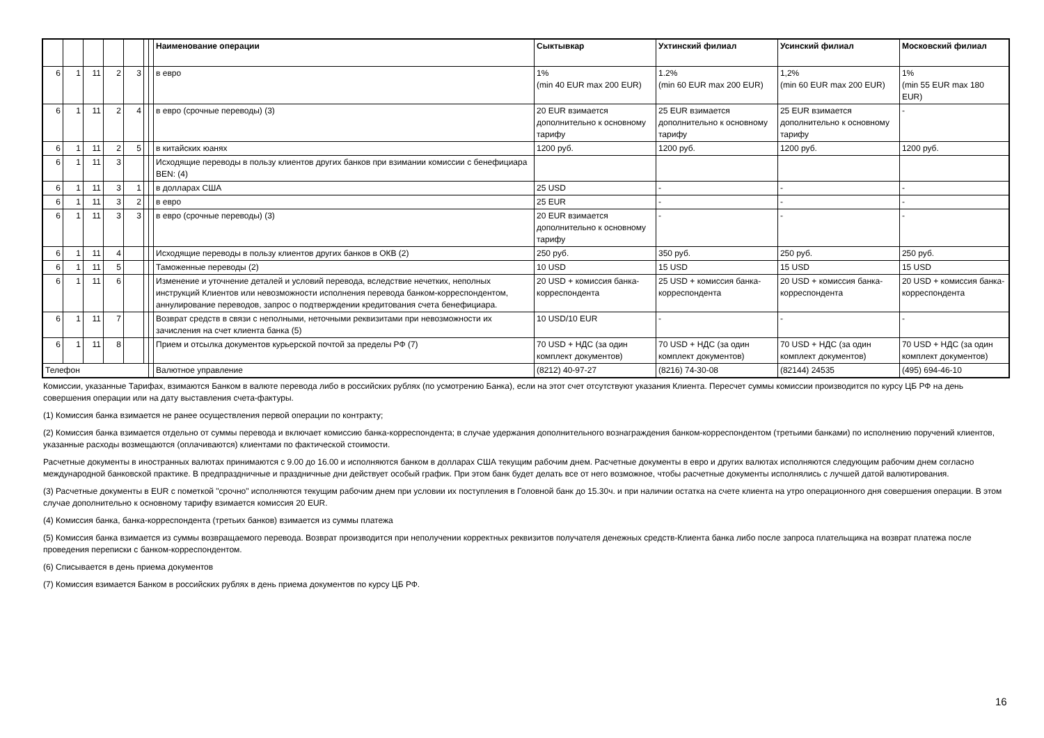| | | | | | | | Наименование операции | Сыктывкар | Ухтинский филиал | Усинский филиал | Московский филиал |
| --- | --- | --- | --- | --- | --- | --- | --- | --- | --- | --- | --- |
| 6 | 1 | 11 | 2 | 3 | | | в евро | 1% (min 40 EUR max 200 EUR) | 1.2% (min 60 EUR max 200 EUR) | 1,2% (min 60 EUR max 200 EUR) | 1% (min 55 EUR max 180 EUR) |
| 6 | 1 | 11 | 2 | 4 | | | в евро (срочные переводы) (3) | 20 EUR взимается дополнительно к основному тарифу | 25 EUR взимается дополнительно к основному тарифу | 25 EUR взимается дополнительно к основному тарифу | - |
| 6 | 1 | 11 | 2 | 5 | | | в китайских юанях | 1200 руб. | 1200 руб. | 1200 руб. | 1200 руб. |
| 6 | 1 | 11 | 3 | | | | Исходящие переводы в пользу клиентов других банков при взимании комиссии с бенефициара BEN: (4) | | | | |
| 6 | 1 | 11 | 3 | 1 | | | в долларах США | 25 USD | - | - | - |
| 6 | 1 | 11 | 3 | 2 | | | в евро | 25 EUR | - | - | - |
| 6 | 1 | 11 | 3 | 3 | | | в евро (срочные переводы) (3) | 20 EUR взимается дополнительно к основному тарифу | - | - | - |
| 6 | 1 | 11 | 4 | | | | Исходящие переводы в пользу клиентов других банков в ОКВ (2) | 250 руб. | 350 руб. | 250 руб. | 250 руб. |
| 6 | 1 | 11 | 5 | | | | Таможенные переводы (2) | 10 USD | 15 USD | 15 USD | 15 USD |
| 6 | 1 | 11 | 6 | | | | Изменение и уточнение деталей и условий перевода, вследствие нечетких, неполных инструкций Клиентов или невозможности исполнения перевода банком-корреспондентом, аннулирование переводов, запрос о подтверждении кредитования счета бенефициара. | 20 USD + комиссия банка-корреспондента | 25 USD + комиссия банка-корреспондента | 20 USD + комиссия банка-корреспондента | 20 USD + комиссия банка-корреспондента |
| 6 | 1 | 11 | 7 | | | | Возврат средств в связи с неполными, неточными реквизитами при невозможности их зачисления на счет клиента банка (5) | 10 USD/10 EUR | - | - | - |
| 6 | 1 | 11 | 8 | | | | Прием и отсылка документов курьерской почтой за пределы РФ (7) | 70 USD + НДС (за один комплект документов) | 70 USD + НДС (за один комплект документов) | 70 USD + НДС (за один комплект документов) | 70 USD + НДС (за один комплект документов) |
| Телефон | | | | | | | Валютное управление | (8212) 40-97-27 | (8216) 74-30-08 | (82144) 24535 | (495) 694-46-10 |
Комиссии, указанные Тарифах, взимаются Банком в валюте перевода либо в российских рублях (по усмотрению Банка), если на этот счет отсутствуют указания Клиента. Пересчет суммы комиссии производится по курсу ЦБ РФ на день совершения операции или на дату выставления счета-фактуры.
(1) Комиссия банка взимается не ранее осуществления первой операции по контракту;
(2) Комиссия банка взимается отдельно от суммы перевода и включает комиссию банка-корреспондента; в случае удержания дополнительного вознаграждения банком-корреспондентом (третьими банками) по исполнению поручений клиентов, указанные расходы возмещаются (оплачиваются) клиентами по фактической стоимости.
Расчетные документы в иностранных валютах принимаются с 9.00 до 16.00 и исполняются банком в долларах США текущим рабочим днем. Расчетные документы в евро и других валютах исполняются следующим рабочим днем согласно международной банковской практике. В предпраздничные и праздничные дни действует особый график. При этом банк будет делать все от него возможное, чтобы расчетные документы исполнялись с лучшей датой валютирования.
(3) Расчетные документы в EUR с пометкой "срочно" исполняются текущим рабочим днем при условии их поступления в Головной банк до 15.30ч. и при наличии остатка на счете клиента на утро операционного дня совершения операции. В этом случае дополнительно к основному тарифу взимается комиссия 20 EUR.
(4) Комиссия банка, банка-корреспондента (третьих банков) взимается из суммы платежа
(5) Комиссия банка взимается из суммы возвращаемого перевода. Возврат производится при неполучении корректных реквизитов получателя денежных средств-Клиента банка либо после запроса плательщика на возврат платежа после проведения переписки с банком-корреспондентом.
(6) Списывается в день приема документов
(7) Комиссия взимается Банком в российских рублях в день приема документов по курсу ЦБ РФ.
16